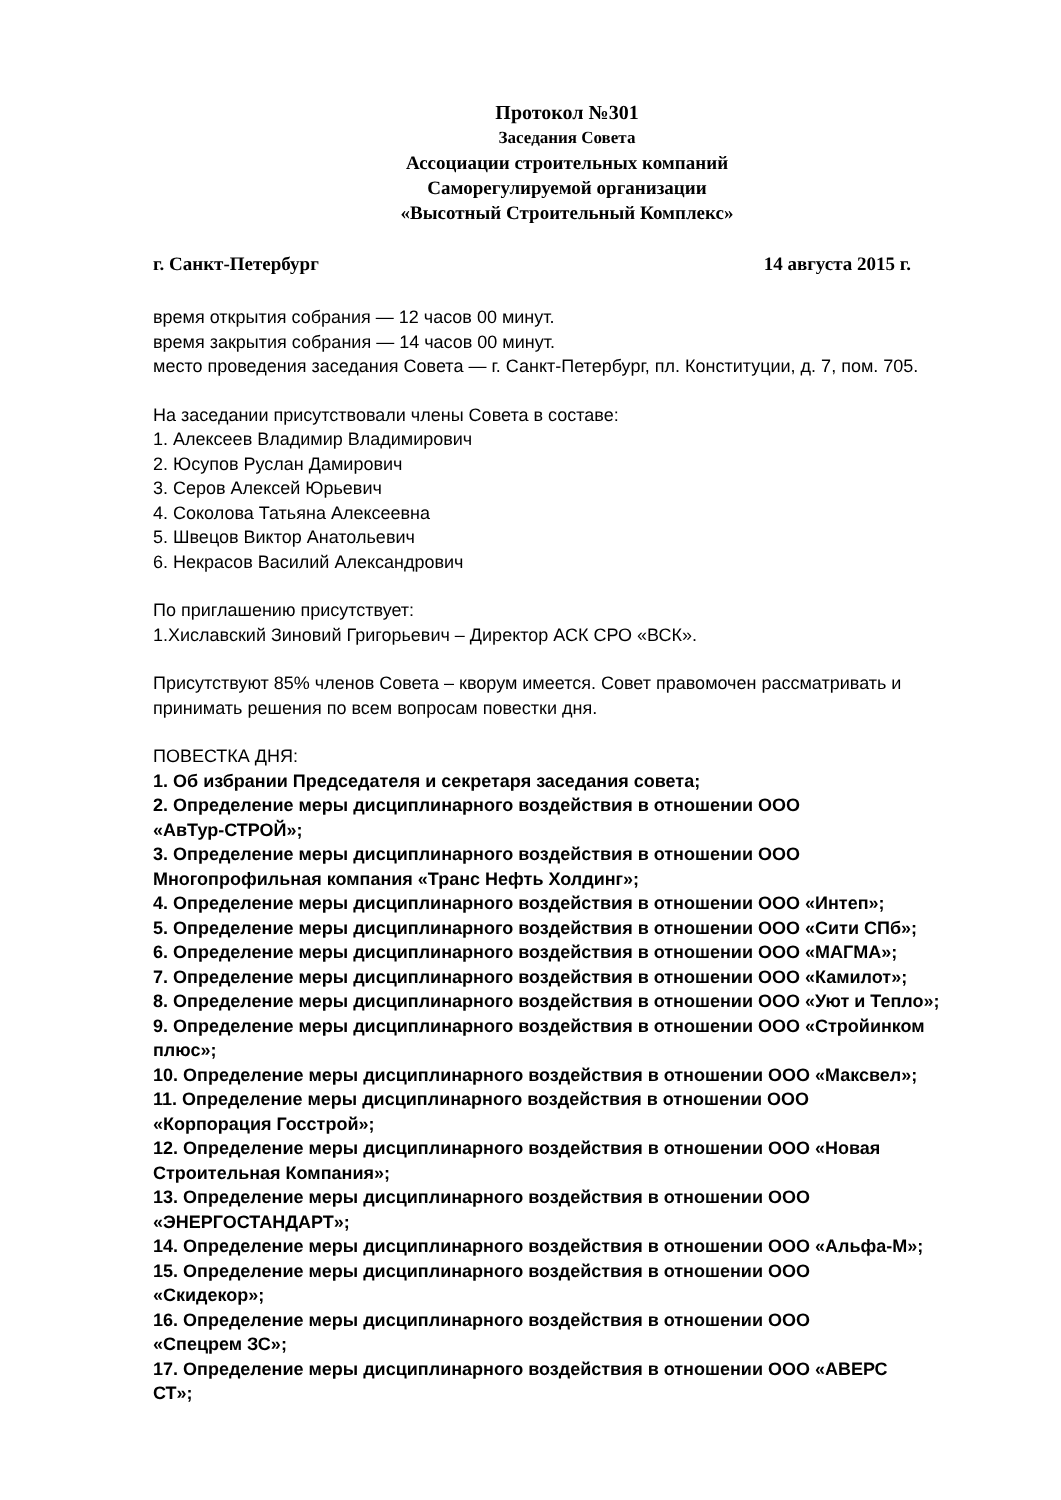Протокол №301
Заседания Совета
Ассоциации строительных компаний
Саморегулируемой организации
«Высотный Строительный Комплекс»
г. Санкт-Петербург 14 августа 2015 г.
время открытия собрания — 12 часов 00 минут.
время закрытия собрания — 14 часов 00 минут.
место проведения заседания Совета — г. Санкт-Петербург, пл. Конституции, д. 7, пом. 705.
На заседании присутствовали члены Совета в составе:
1. Алексеев Владимир Владимирович
2. Юсупов Руслан Дамирович
3. Серов Алексей Юрьевич
4. Соколова Татьяна Алексеевна
5. Швецов Виктор Анатольевич
6. Некрасов Василий Александрович
По приглашению присутствует:
1.Хиславский Зиновий Григорьевич – Директор АСК СРО «ВСК».
Присутствуют 85% членов Совета – кворум имеется. Совет правомочен рассматривать и принимать решения по всем вопросам повестки дня.
ПОВЕСТКА ДНЯ:
1. Об избрании Председателя и секретаря заседания совета;
2. Определение меры дисциплинарного воздействия в отношении ООО
«АвТур-СТРОЙ»;
3. Определение меры дисциплинарного воздействия в отношении ООО
Многопрофильная компания «Транс Нефть Холдинг»;
4. Определение меры дисциплинарного воздействия в отношении ООО «Интеп»;
5. Определение меры дисциплинарного воздействия в отношении ООО «Сити СПб»;
6. Определение меры дисциплинарного воздействия в отношении ООО «МАГМА»;
7. Определение меры дисциплинарного воздействия в отношении ООО «Камилот»;
8. Определение меры дисциплинарного воздействия в отношении ООО «Уют и Тепло»;
9. Определение меры дисциплинарного воздействия в отношении ООО «Стройинком плюс»;
10. Определение меры дисциплинарного воздействия в отношении ООО «Максвел»;
11. Определение меры дисциплинарного воздействия в отношении ООО
«Корпорация Госстрой»;
12. Определение меры дисциплинарного воздействия в отношении ООО «Новая
Строительная Компания»;
13. Определение меры дисциплинарного воздействия в отношении ООО
«ЭНЕРГОСТАНДАРТ»;
14. Определение меры дисциплинарного воздействия в отношении ООО «Альфа-М»;
15. Определение меры дисциплинарного воздействия в отношении ООО
«Скидекор»;
16. Определение меры дисциплинарного воздействия в отношении ООО
«Спецрем ЗС»;
17. Определение меры дисциплинарного воздействия в отношении ООО «АВЕРС
СТ»;